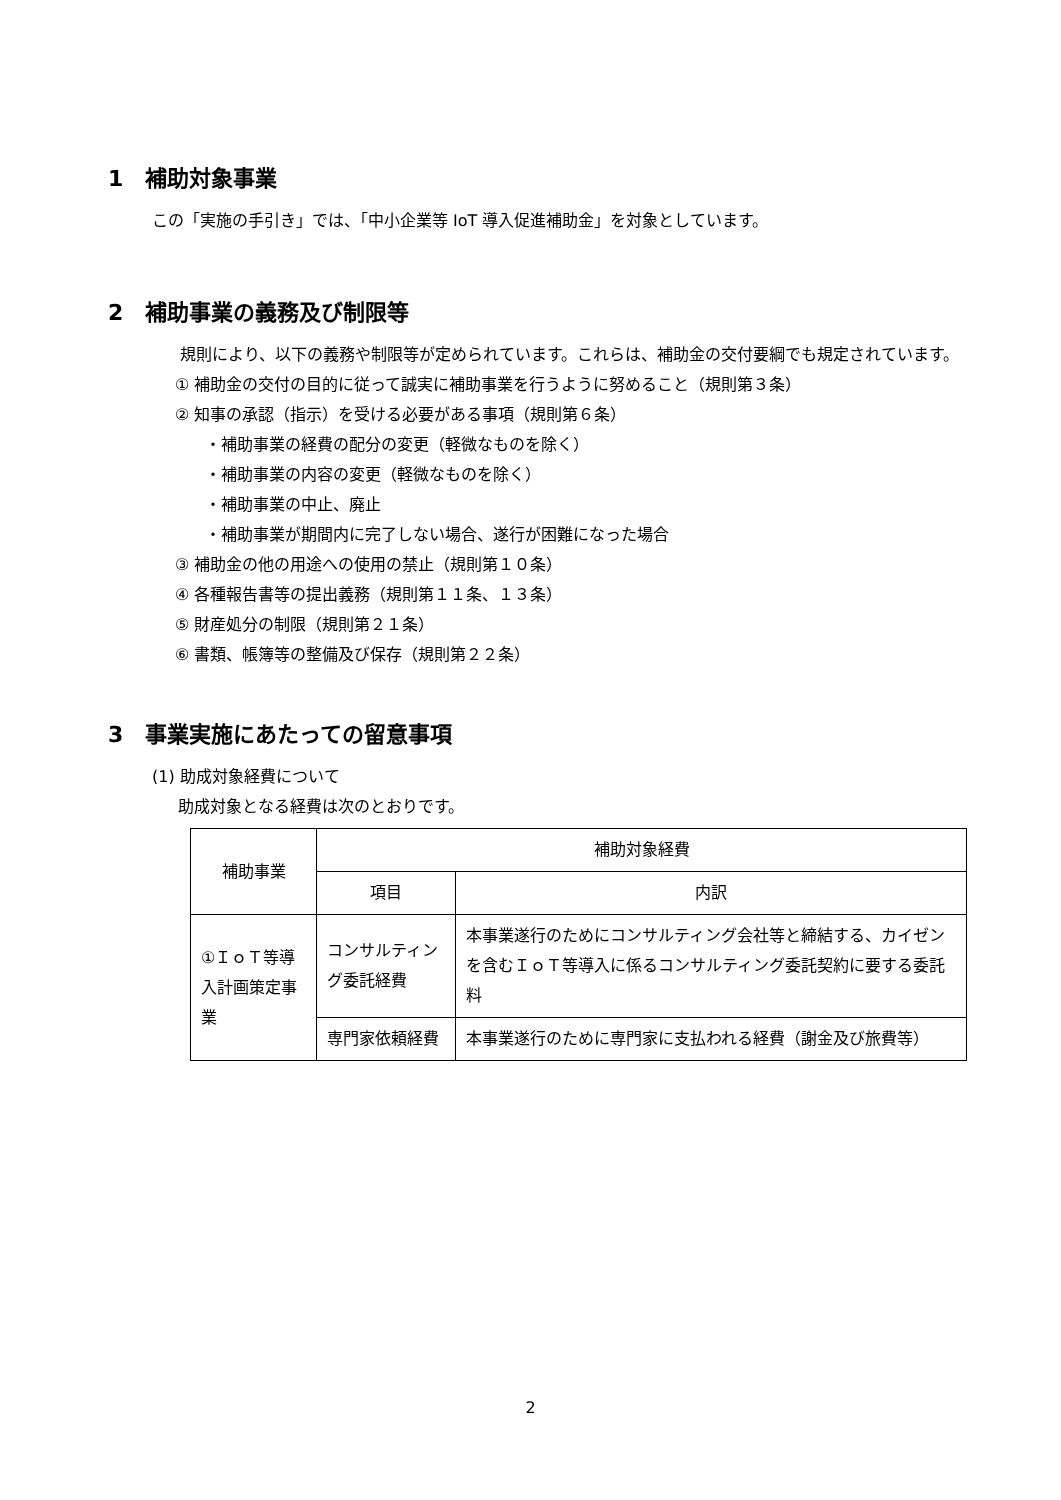1　補助対象事業
この「実施の手引き」では、「中小企業等 IoT 導入促進補助金」を対象としています。
2　補助事業の義務及び制限等
規則により、以下の義務や制限等が定められています。これらは、補助金の交付要綱でも規定されています。
① 補助金の交付の目的に従って誠実に補助事業を行うように努めること（規則第３条）
② 知事の承認（指示）を受ける必要がある事項（規則第６条）
・補助事業の経費の配分の変更（軽微なものを除く）
・補助事業の内容の変更（軽微なものを除く）
・補助事業の中止、廃止
・補助事業が期間内に完了しない場合、遂行が困難になった場合
③ 補助金の他の用途への使用の禁止（規則第１０条）
④ 各種報告書等の提出義務（規則第１１条、１３条）
⑤ 財産処分の制限（規則第２１条）
⑥ 書類、帳簿等の整備及び保存（規則第２２条）
3　事業実施にあたっての留意事項
(1) 助成対象経費について
助成対象となる経費は次のとおりです。
| 補助事業 | 補助対象経費 | |
| --- | --- | --- |
| | 項目 | 内訳 |
| ①ＩｏＴ等導入計画策定事業 | コンサルティング委託経費 | 本事業遂行のためにコンサルティング会社等と締結する、カイゼンを含むＩｏＴ等導入に係るコンサルティング委託契約に要する委託料 |
| | 専門家依頼経費 | 本事業遂行のために専門家に支払われる経費（謝金及び旅費等） |
2